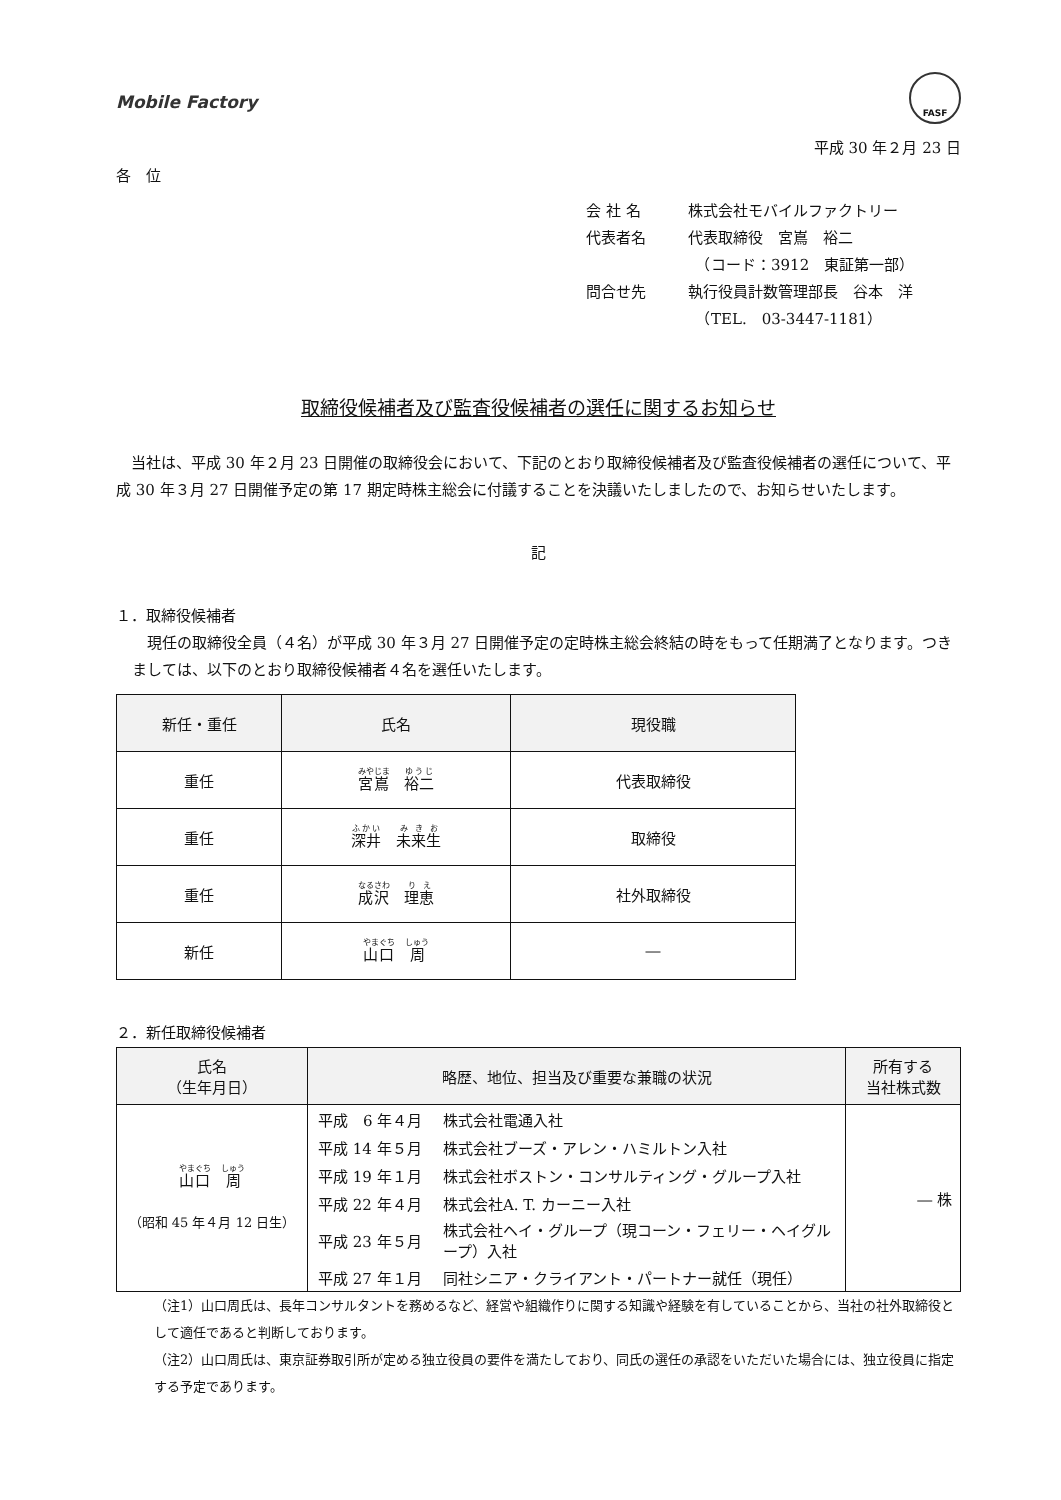Mobile Factory
FASF
平成 30 年２月 23 日
各　位
会 社 名 株式会社モバイルファクトリー
代表者名 代表取締役　宮嶌　裕二
　（コード：3912　東証第一部）
問合せ先 執行役員計数管理部長　谷本　洋
　（TEL.　03-3447-1181）
取締役候補者及び監査役候補者の選任に関するお知らせ
　当社は、平成 30 年２月 23 日開催の取締役会において、下記のとおり取締役候補者及び監査役候補者の選任について、平成 30 年３月 27 日開催予定の第 17 期定時株主総会に付議することを決議いたしましたので、お知らせいたします。
記
１．取締役候補者
　現任の取締役全員（４名）が平成 30 年３月 27 日開催予定の定時株主総会終結の時をもって任期満了となります。つきましては、以下のとおり取締役候補者４名を選任いたします。
| 新任・重任 | 氏名 | 現役職 |
| --- | --- | --- |
| 重任 | 宮嶌 裕二 | 代表取締役 |
| 重任 | 深井 未来生 | 取締役 |
| 重任 | 成沢 理恵 | 社外取締役 |
| 新任 | 山口 周 | ― |
２．新任取締役候補者
| 氏名 （生年月日） | 略歴、地位、担当及び重要な兼職の状況 | 所有する 当社株式数 |
| --- | --- | --- |
| 山口 周 （昭和 45 年４月 12 日生） | / 平成 6 年４月 / 株式会社電通入社 / / 平成 14 年５月 / 株式会社ブーズ・アレン・ハミルトン入社 / / 平成 19 年１月 / 株式会社ボストン・コンサルティング・グループ入社 / / 平成 22 年４月 / 株式会社A. T. カーニー入社 / / 平成 23 年５月 / 株式会社ヘイ・グループ（現コーン・フェリー・ヘイグループ）入社 / / 平成 27 年１月 / 同社シニア・クライアント・パートナー就任（現任） / | ― 株 |
（注1）山口周氏は、長年コンサルタントを務めるなど、経営や組織作りに関する知識や経験を有していることから、当社の社外取締役として適任であると判断しております。
（注2）山口周氏は、東京証券取引所が定める独立役員の要件を満たしており、同氏の選任の承認をいただいた場合には、独立役員に指定する予定であります。